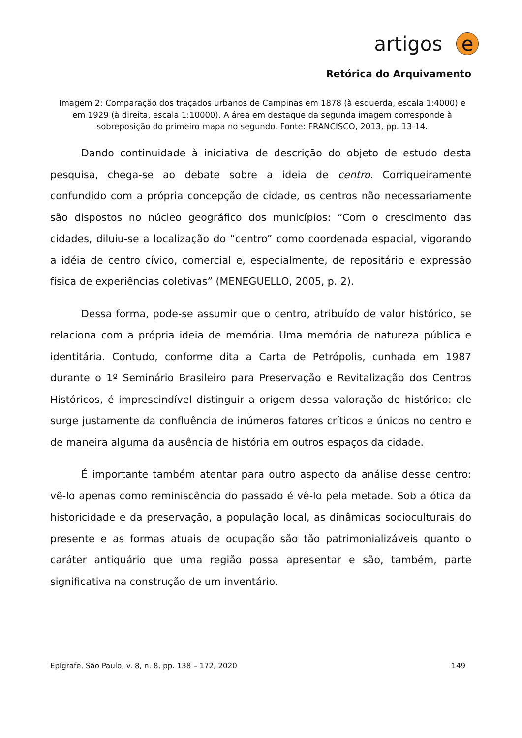artigos
e
Retórica do Arquivamento
Imagem 2: Comparação dos traçados urbanos de Campinas em 1878 (à esquerda, escala 1:4000) e em 1929 (à direita, escala 1:10000). A área em destaque da segunda imagem corresponde à sobreposição do primeiro mapa no segundo. Fonte: FRANCISCO, 2013, pp. 13-14.
Dando continuidade à iniciativa de descrição do objeto de estudo desta pesquisa, chega-se ao debate sobre a ideia de centro. Corriqueiramente confundido com a própria concepção de cidade, os centros não necessariamente são dispostos no núcleo geográfico dos municípios: “Com o crescimento das cidades, diluiu-se a localização do “centro” como coordenada espacial, vigorando a idéia de centro cívico, comercial e, especialmente, de repositário e expressão física de experiências coletivas” (MENEGUELLO, 2005, p. 2).
Dessa forma, pode-se assumir que o centro, atribuído de valor histórico, se relaciona com a própria ideia de memória. Uma memória de natureza pública e identitária. Contudo, conforme dita a Carta de Petrópolis, cunhada em 1987 durante o 1º Seminário Brasileiro para Preservação e Revitalização dos Centros Históricos, é imprescindível distinguir a origem dessa valoração de histórico: ele surge justamente da confluência de inúmeros fatores críticos e únicos no centro e de maneira alguma da ausência de história em outros espaços da cidade.
É importante também atentar para outro aspecto da análise desse centro: vê-lo apenas como reminiscência do passado é vê-lo pela metade. Sob a ótica da historicidade e da preservação, a população local, as dinâmicas socioculturais do presente e as formas atuais de ocupação são tão patrimonializáveis quanto o caráter antiquário que uma região possa apresentar e são, também, parte significativa na construção de um inventário.
Epígrafe, São Paulo, v. 8, n. 8, pp. 138 – 172, 2020 149